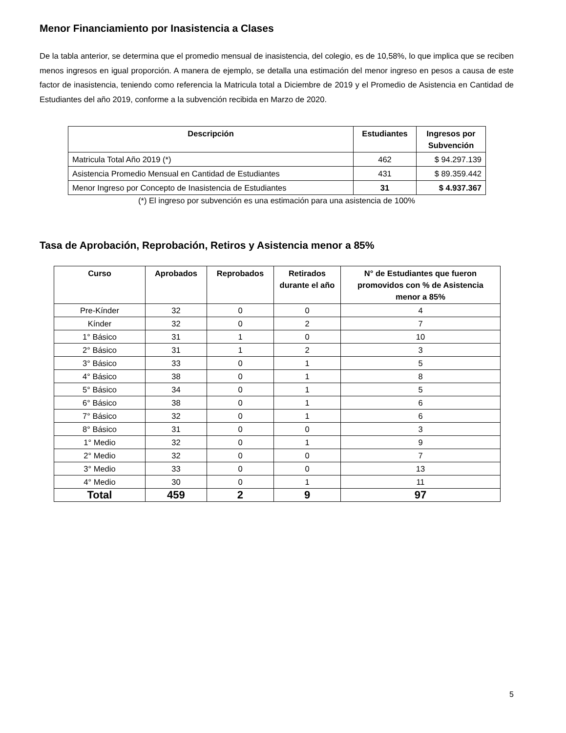Menor Financiamiento por Inasistencia a Clases
De la tabla anterior, se determina que el promedio mensual de inasistencia, del colegio, es de 10,58%, lo que implica que se reciben menos ingresos en igual proporción. A manera de ejemplo, se detalla una estimación del menor ingreso en pesos a causa de este factor de inasistencia, teniendo como referencia la Matricula total a Diciembre de 2019 y el Promedio de Asistencia en Cantidad de Estudiantes del año 2019, conforme a la subvención recibida en Marzo de 2020.
| Descripción | Estudiantes | Ingresos por Subvención |
| --- | --- | --- |
| Matricula Total Año 2019 (*) | 462 | $ 94.297.139 |
| Asistencia Promedio Mensual en Cantidad de Estudiantes | 431 | $ 89.359.442 |
| Menor Ingreso por Concepto de Inasistencia de Estudiantes | 31 | $ 4.937.367 |
(*) El ingreso por subvención es una estimación para una asistencia de 100%
Tasa de Aprobación, Reprobación, Retiros y Asistencia menor a 85%
| Curso | Aprobados | Reprobados | Retirados durante el año | N° de Estudiantes que fueron promovidos con % de Asistencia menor a 85% |
| --- | --- | --- | --- | --- |
| Pre-Kínder | 32 | 0 | 0 | 4 |
| Kínder | 32 | 0 | 2 | 7 |
| 1° Básico | 31 | 1 | 0 | 10 |
| 2° Básico | 31 | 1 | 2 | 3 |
| 3° Básico | 33 | 0 | 1 | 5 |
| 4° Básico | 38 | 0 | 1 | 8 |
| 5° Básico | 34 | 0 | 1 | 5 |
| 6° Básico | 38 | 0 | 1 | 6 |
| 7° Básico | 32 | 0 | 1 | 6 |
| 8° Básico | 31 | 0 | 0 | 3 |
| 1° Medio | 32 | 0 | 1 | 9 |
| 2° Medio | 32 | 0 | 0 | 7 |
| 3° Medio | 33 | 0 | 0 | 13 |
| 4° Medio | 30 | 0 | 1 | 11 |
| Total | 459 | 2 | 9 | 97 |
5